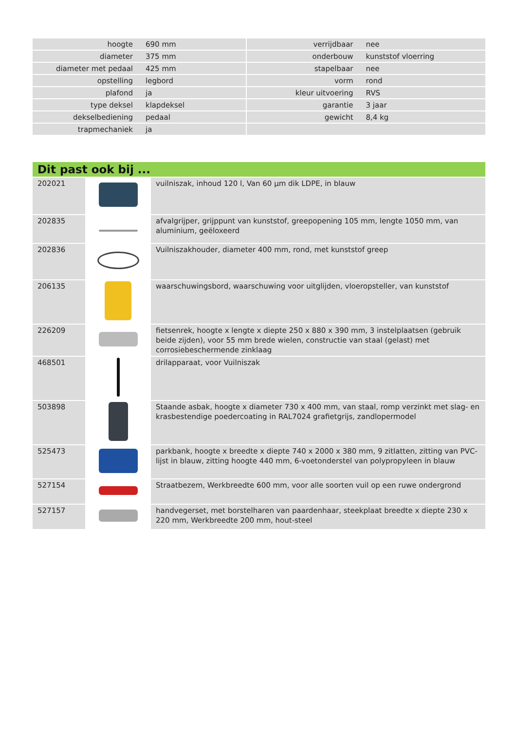| hoogte | 690 mm | | verrijdbaar | nee |
| diameter | 375 mm | | onderbouw | kunststof vloerring |
| diameter met pedaal | 425 mm | | stapelbaar | nee |
| opstelling | legbord | | vorm | rond |
| plafond | ja | | kleur uitvoering | RVS |
| type deksel | klapdeksel | | garantie | 3 jaar |
| dekselbediening | pedaal | | gewicht | 8,4 kg |
| trapmechaniek | ja | | | |
| Dit past ook bij ... | | |
| --- | --- | --- |
| 202021 | | vuilniszak, inhoud 120 l, Van 60 µm dik LDPE, in blauw |
| 202835 | | afvalgrijper, grijppunt van kunststof, greepopening 105 mm, lengte 1050 mm, van aluminium, geëloxeerd |
| 202836 | | Vuilniszakhouder, diameter 400 mm, rond, met kunststof greep |
| 206135 | | waarschuwingsbord, waarschuwing voor uitglijden, vloeropsteller, van kunststof |
| 226209 | | fietsenrek, hoogte x lengte x diepte 250 x 880 x 390 mm, 3 instelplaatsen (gebruik beide zijden), voor 55 mm brede wielen, constructie van staal (gelast) met corrosiebeschermende zinklaag |
| 468501 | | drilapparaat, voor Vuilniszak |
| 503898 | | Staande asbak, hoogte x diameter 730 x 400 mm, van staal, romp verzinkt met slag- en krasbestendige poedercoating in RAL7024 grafietgrijs, zandlopermodel |
| 525473 | | parkbank, hoogte x breedte x diepte 740 x 2000 x 380 mm, 9 zitlatten, zitting van PVC-lijst in blauw, zitting hoogte 440 mm, 6-voetonderstel van polypropyleen in blauw |
| 527154 | | Straatbezem, Werkbreedte 600 mm, voor alle soorten vuil op een ruwe ondergrond |
| 527157 | | handvegerset, met borstelharen van paardenhaar, steekplaat breedte x diepte 230 x 220 mm, Werkbreedte 200 mm, hout-steel |